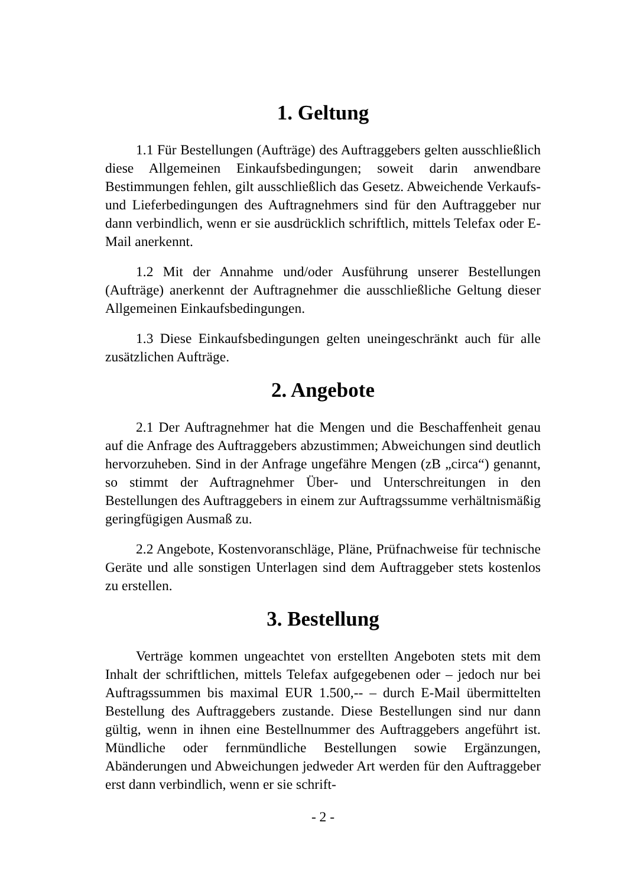1. Geltung
1.1 Für Bestellungen (Aufträge) des Auftraggebers gelten ausschließlich diese Allgemeinen Einkaufsbedingungen; soweit darin anwendbare Bestimmungen fehlen, gilt ausschließlich das Gesetz. Abweichende Verkaufs- und Lieferbedingungen des Auftragnehmers sind für den Auftraggeber nur dann verbindlich, wenn er sie ausdrücklich schriftlich, mittels Telefax oder E-Mail anerkennt.
1.2 Mit der Annahme und/oder Ausführung unserer Bestellungen (Aufträge) anerkennt der Auftragnehmer die ausschließliche Geltung dieser Allgemeinen Einkaufsbedingungen.
1.3 Diese Einkaufsbedingungen gelten uneingeschränkt auch für alle zusätzlichen Aufträge.
2. Angebote
2.1 Der Auftragnehmer hat die Mengen und die Beschaffenheit genau auf die Anfrage des Auftraggebers abzustimmen; Abweichungen sind deutlich hervorzuheben. Sind in der Anfrage ungefähre Mengen (zB „circa“) genannt, so stimmt der Auftragnehmer Über- und Unterschreitungen in den Bestellungen des Auftraggebers in einem zur Auftragssumme verhältnismäßig geringfügigen Ausmaß zu.
2.2 Angebote, Kostenvoranschläge, Pläne, Prüfnachweise für technische Geräte und alle sonstigen Unterlagen sind dem Auftraggeber stets kostenlos zu erstellen.
3. Bestellung
Verträge kommen ungeachtet von erstellten Angeboten stets mit dem Inhalt der schriftlichen, mittels Telefax aufgegebenen oder – jedoch nur bei Auftragssummen bis maximal EUR 1.500,-- – durch E-Mail übermittelten Bestellung des Auftraggebers zustande. Diese Bestellungen sind nur dann gültig, wenn in ihnen eine Bestellnummer des Auftraggebers angeführt ist. Mündliche oder fernmündliche Bestellungen sowie Ergänzungen, Abänderungen und Abweichungen jedweder Art werden für den Auftraggeber erst dann verbindlich, wenn er sie schrift-
- 2 -